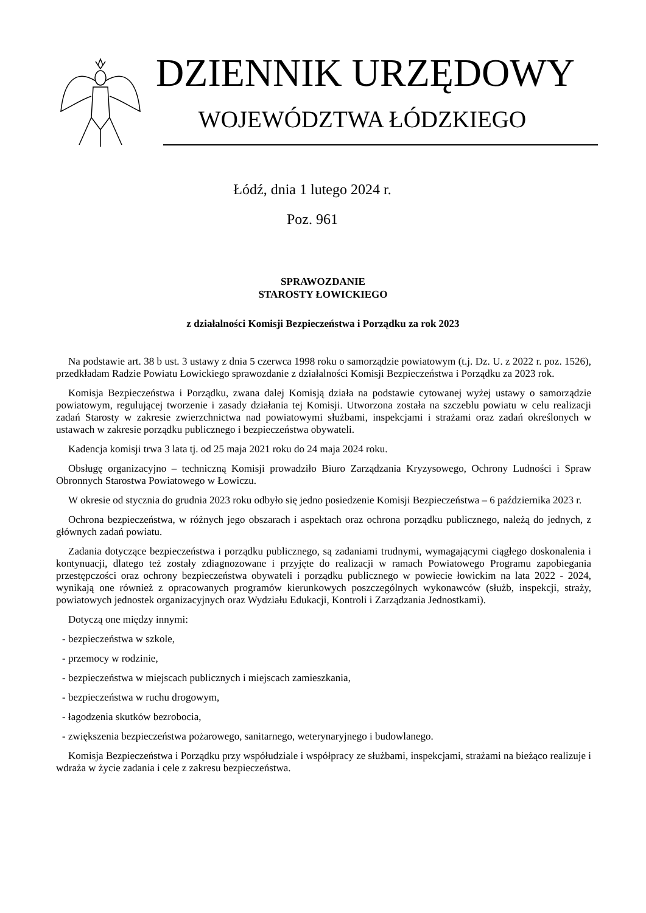DZIENNIK URZĘDOWY
WOJEWÓDZTWA ŁÓDZKIEGO
Łódź, dnia 1 lutego 2024 r.
Poz. 961
SPRAWOZDANIE
STAROSTY ŁOWICKIEGO
z działalności Komisji Bezpieczeństwa i Porządku za rok 2023
Na podstawie art. 38 b ust. 3 ustawy z dnia 5 czerwca 1998 roku o samorządzie powiatowym (t.j. Dz. U. z 2022 r. poz. 1526), przedkładam Radzie Powiatu Łowickiego sprawozdanie z działalności Komisji Bezpieczeństwa i Porządku za 2023 rok.
Komisja Bezpieczeństwa i Porządku, zwana dalej Komisją działa na podstawie cytowanej wyżej ustawy o samorządzie powiatowym, regulującej tworzenie i zasady działania tej Komisji. Utworzona została na szczeblu powiatu w celu realizacji zadań Starosty w zakresie zwierzchnictwa nad powiatowymi służbami, inspekcjami i strażami oraz zadań określonych w ustawach w zakresie porządku publicznego i bezpieczeństwa obywateli.
Kadencja komisji trwa 3 lata tj. od 25 maja 2021 roku do 24 maja 2024 roku.
Obsługę organizacyjno – techniczną Komisji prowadziło Biuro Zarządzania Kryzysowego, Ochrony Ludności i Spraw Obronnych Starostwa Powiatowego w Łowiczu.
W okresie od stycznia do grudnia 2023 roku odbyło się jedno posiedzenie Komisji Bezpieczeństwa – 6 października 2023 r.
Ochrona bezpieczeństwa, w różnych jego obszarach i aspektach oraz ochrona porządku publicznego, należą do jednych, z głównych zadań powiatu.
Zadania dotyczące bezpieczeństwa i porządku publicznego, są zadaniami trudnymi, wymagającymi ciągłego doskonalenia i kontynuacji, dlatego też zostały zdiagnozowane i przyjęte do realizacji w ramach Powiatowego Programu zapobiegania przestępczości oraz ochrony bezpieczeństwa obywateli i porządku publicznego w powiecie łowickim na lata 2022 - 2024, wynikają one również z opracowanych programów kierunkowych poszczególnych wykonawców (służb, inspekcji, straży, powiatowych jednostek organizacyjnych oraz Wydziału Edukacji, Kontroli i Zarządzania Jednostkami).
Dotyczą one między innymi:
- bezpieczeństwa w szkole,
- przemocy w rodzinie,
- bezpieczeństwa w miejscach publicznych i miejscach zamieszkania,
- bezpieczeństwa w ruchu drogowym,
- łagodzenia skutków bezrobocia,
- zwiększenia bezpieczeństwa pożarowego, sanitarnego, weterynaryjnego i budowlanego.
Komisja Bezpieczeństwa i Porządku przy współudziale i współpracy ze służbami, inspekcjami, strażami na bieżąco realizuje i wdraża w życie zadania i cele z zakresu bezpieczeństwa.